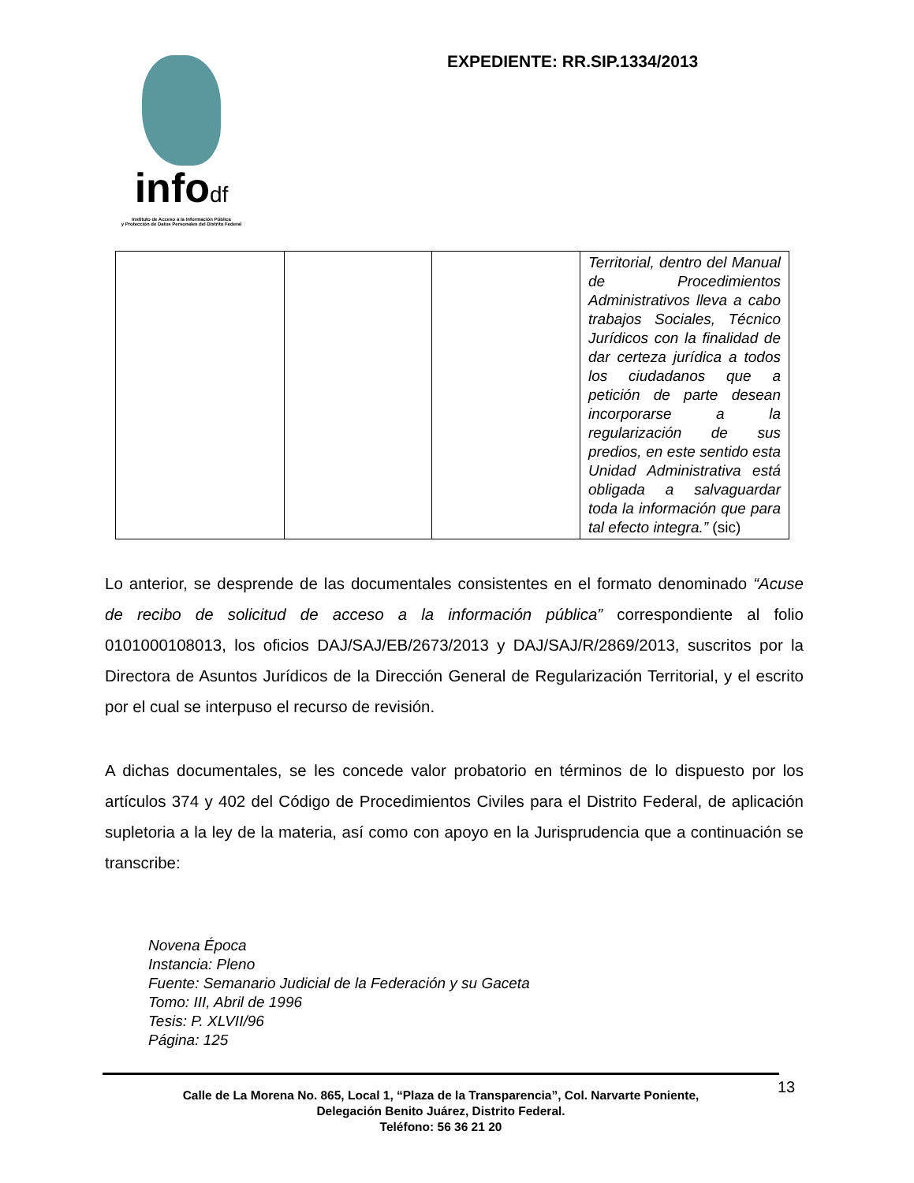infodf
Instituto de Acceso a la Información Pública
y Protección de Datos Personales del Distrito Federal
EXPEDIENTE: RR.SIP.1334/2013
| | | | Territorial, dentro del Manual de Procedimientos Administrativos lleva a cabo trabajos Sociales, Técnico Jurídicos con la finalidad de dar certeza jurídica a todos los ciudadanos que a petición de parte desean incorporarse a la regularización de sus predios, en este sentido esta Unidad Administrativa está obligada a salvaguardar toda la información que para tal efecto integra.” (sic) |
Lo anterior, se desprende de las documentales consistentes en el formato denominado “Acuse de recibo de solicitud de acceso a la información pública” correspondiente al folio 0101000108013, los oficios DAJ/SAJ/EB/2673/2013 y DAJ/SAJ/R/2869/2013, suscritos por la Directora de Asuntos Jurídicos de la Dirección General de Regularización Territorial, y el escrito por el cual se interpuso el recurso de revisión.
A dichas documentales, se les concede valor probatorio en términos de lo dispuesto por los artículos 374 y 402 del Código de Procedimientos Civiles para el Distrito Federal, de aplicación supletoria a la ley de la materia, así como con apoyo en la Jurisprudencia que a continuación se transcribe:
Novena Época
Instancia: Pleno
Fuente: Semanario Judicial de la Federación y su Gaceta
Tomo: III, Abril de 1996
Tesis: P. XLVII/96
Página: 125
Calle de La Morena No. 865, Local 1, “Plaza de la Transparencia”, Col. Narvarte Poniente,
Delegación Benito Juárez, Distrito Federal.
Teléfono: 56 36 21 20
13